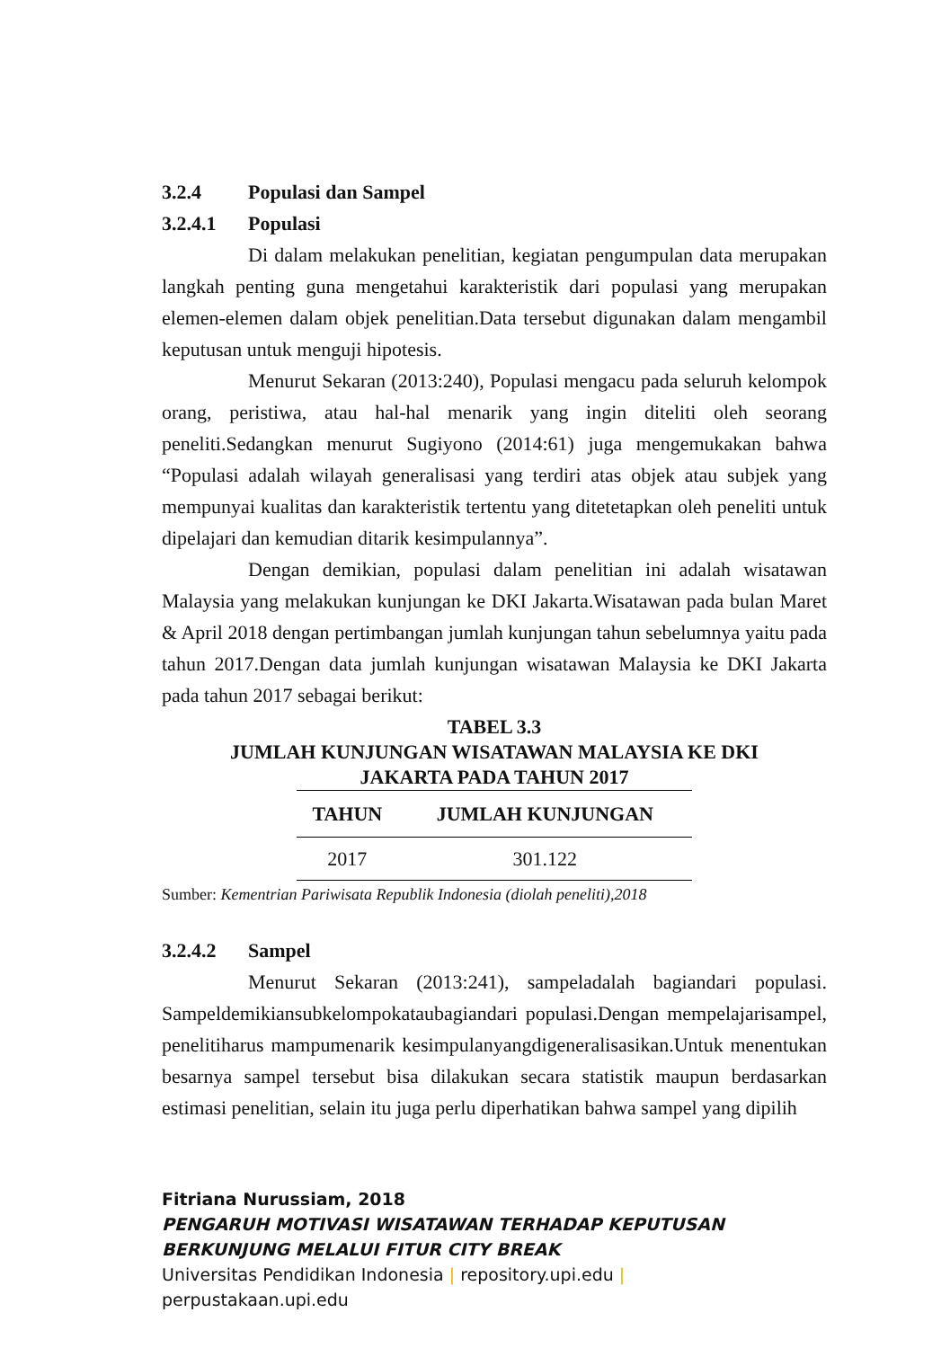3.2.4 Populasi dan Sampel
3.2.4.1 Populasi
Di dalam melakukan penelitian, kegiatan pengumpulan data merupakan langkah penting guna mengetahui karakteristik dari populasi yang merupakan elemen-elemen dalam objek penelitian.Data tersebut digunakan dalam mengambil keputusan untuk menguji hipotesis.
Menurut Sekaran (2013:240), Populasi mengacu pada seluruh kelompok orang, peristiwa, atau hal-hal menarik yang ingin diteliti oleh seorang peneliti.Sedangkan menurut Sugiyono (2014:61) juga mengemukakan bahwa “Populasi adalah wilayah generalisasi yang terdiri atas objek atau subjek yang mempunyai kualitas dan karakteristik tertentu yang ditetetapkan oleh peneliti untuk dipelajari dan kemudian ditarik kesimpulannya”.
Dengan demikian, populasi dalam penelitian ini adalah wisatawan Malaysia yang melakukan kunjungan ke DKI Jakarta.Wisatawan pada bulan Maret & April 2018 dengan pertimbangan jumlah kunjungan tahun sebelumnya yaitu pada tahun 2017.Dengan data jumlah kunjungan wisatawan Malaysia ke DKI Jakarta pada tahun 2017 sebagai berikut:
TABEL 3.3
JUMLAH KUNJUNGAN WISATAWAN MALAYSIA KE DKI
JAKARTA PADA TAHUN 2017
| TAHUN | JUMLAH KUNJUNGAN |
| --- | --- |
| 2017 | 301.122 |
Sumber: Kementrian Pariwisata Republik Indonesia (diolah peneliti),2018
3.2.4.2 Sampel
Menurut Sekaran (2013:241), sampeladalah bagiandari populasi. Sampeldemikiansubkelompokataubagiandari populasi.Dengan mempelajarisampel, penelitiharus mampumenarik kesimpulanyangdigeneralisasikan.Untuk menentukan besarnya sampel tersebut bisa dilakukan secara statistik maupun berdasarkan estimasi penelitian, selain itu juga perlu diperhatikan bahwa sampel yang dipilih
Fitriana Nurussiam, 2018
PENGARUH MOTIVASI WISATAWAN TERHADAP KEPUTUSAN
BERKUNJUNG MELALUI FITUR CITY BREAK
Universitas Pendidikan Indonesia | repository.upi.edu |
perpustakaan.upi.edu